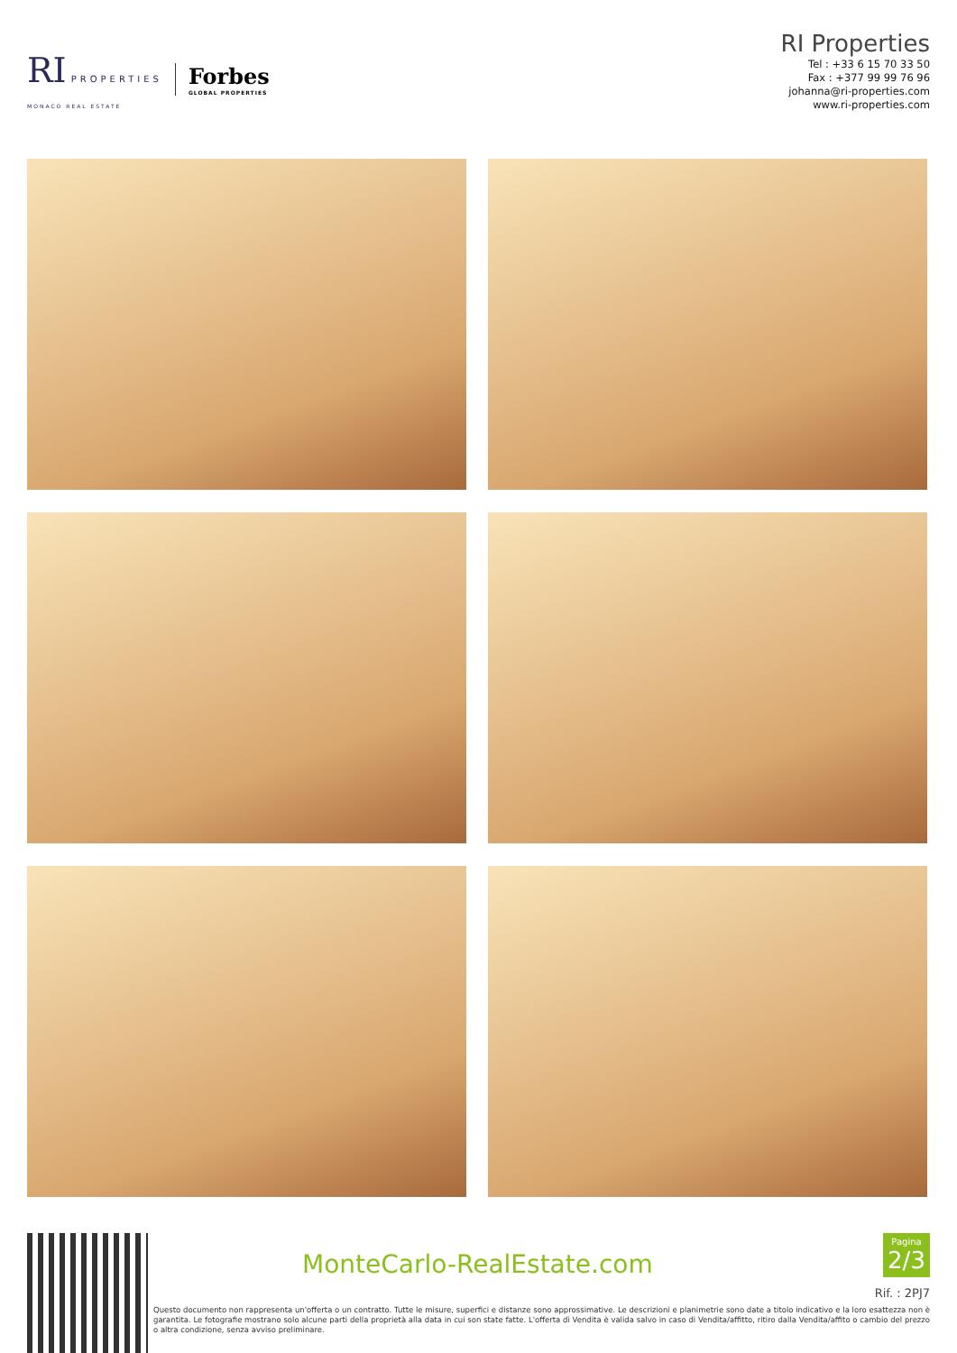RI PROPERTIES
MONACO REAL ESTATE
Forbes
GLOBAL PROPERTIES
RI Properties
Tel : +33 6 15 70 33 50
Fax : +377 99 99 76 96
johanna@ri-properties.com
www.ri-properties.com
MonteCarlo-RealEstate.com
Pagina
2/3
Rif. : 2PJ7
Questo documento non rappresenta un'offerta o un contratto. Tutte le misure, superfici e distanze sono approssimative. Le descrizioni e planimetrie sono date a titolo indicativo e la loro esattezza non è garantita. Le fotografie mostrano solo alcune parti della proprietà alla data in cui son state fatte. L'offerta di Vendita è valida salvo in caso di Vendita/affitto, ritiro dalla Vendita/affito o cambio del prezzo o altra condizione, senza avviso preliminare.